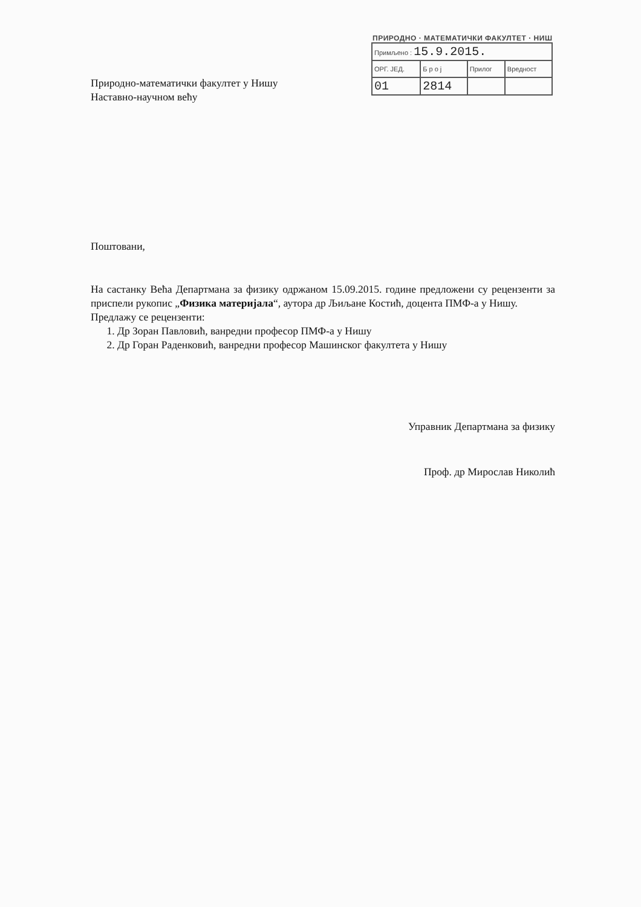ПРИРОДНО · МАТЕМАТИЧКИ ФАКУЛТЕТ · НИШ
| Примљено : 15.9.2015. | | | |
| ОРГ. ЈЕД. | Б р о ј | Прилог | Вредност |
| 01 | 2814 | | |
Природно-математички факултет у Нишу
Наставно-научном већу
Поштовани,
На састанку Већа Департмана за физику одржаном 15.09.2015. године предложени су рецензенти за приспели рукопис „Физика материјала“, аутора др Љиљане Костић, доцента ПМФ-а у Нишу.
Предлажу се рецензенти:
1. Др Зоран Павловић, ванредни професор ПМФ-а у Нишу
2. Др Горан Раденковић, ванредни професор Машинског факултета у Нишу
Управник Департмана за физику
Проф. др Мирослав Николић